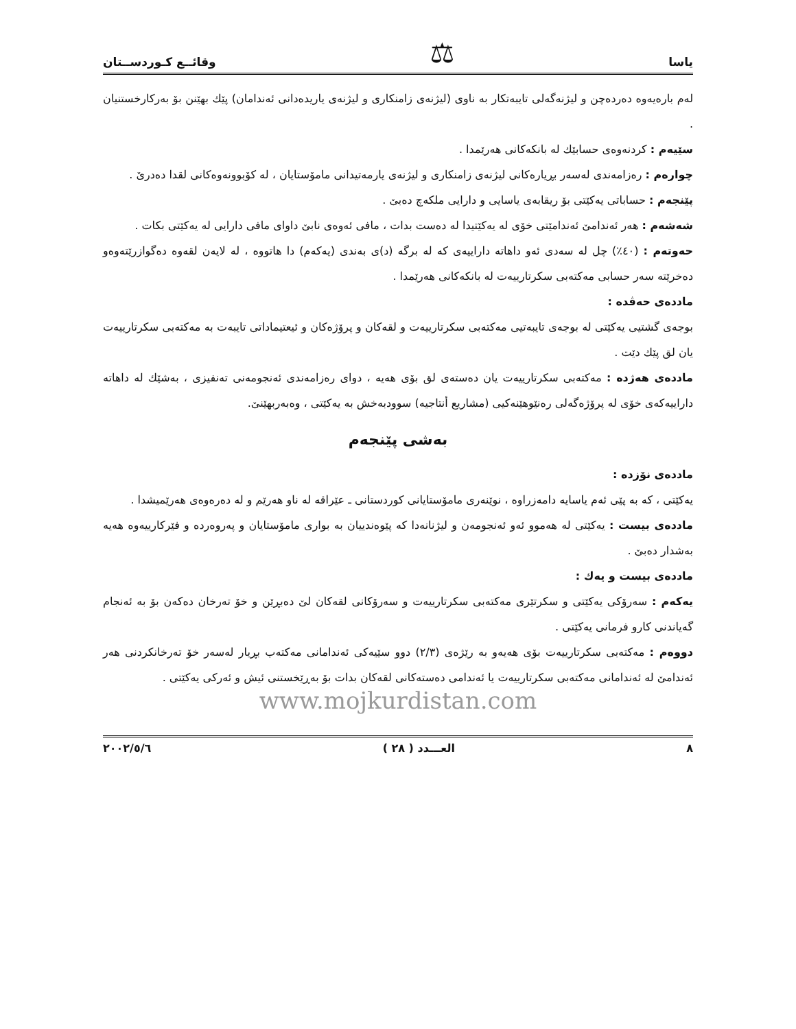یاسا ⚖ وقائــع كـوردســتان
لەم بارەیەوە دەردەچن و لیژنەگەلی تایبەتكار بە ناوی (لیژنەی زامنكاری و لیژنەی یاریدەدانی ئەندامان) پێك بهێنن بۆ بەركارخستنیان .
سێیەم : كردنەوەی حسابێك لە بانكەكانی هەرێمدا .
چوارەم : رەزامەندی لەسەر بڕیارەكانی لیژنەی زامنكاری و لیژنەی یارمەتیدانی مامۆستایان ، لە كۆبوونەوەكانی لقدا دەدرێ .
پێنجەم : حساباتی یەكێتی بۆ ریقابەی یاسایی و دارایی ملكەچ دەبێ .
شەشەم : هەر ئەندامێ ئەندامێتی خۆی لە یەكێتیدا لە دەست بدات ، مافی ئەوەی نابێ داوای مافی دارایی لە یەكێتی بكات .
حەوتەم : (٤٠٪) چل لە سەدی ئەو داهاتە داراییەی كە لە برگە (د)ی بەندی (یەكەم) دا هاتووە ، لە لایەن لقەوە دەگوازرێتەوەو دەخرێتە سەر حسابی مەكتەبی سكرتارییەت لە بانكەكانی هەرێمدا .
ماددەی حەڤدە :
بوجەی گشتیی یەكێتی لە بوجەی تایبەتیی مەكتەبی سكرتارییەت و لقەكان و پرۆژەكان و ئیعتیماداتی تایبەت بە مەكتەبی سكرتارییەت یان لق پێك دێت .
ماددەی هەژدە : مەكتەبی سكرتارییەت یان دەستەی لق بۆی هەیە ، دوای رەزامەندی ئەنجومەنی تەنفیزی ، بەشێك لە داهاتە داراییەكەی خۆی لە پرۆژەگەلی رەنێوهێنەكیی (مشاریع أنتاجیە) سوودبەخش بە یەكێتی ، وەبەربهێنێ.
بەشی پێنجەم
ماددەی نۆزدە :
یەكێتی ، كە بە پێی ئەم یاسایە دامەزراوە ، نوێنەری مامۆستایانی كوردستانی ـ عێراقە لە ناو هەرێم و لە دەرەوەی هەرێمیشدا .
ماددەی بیست : یەكێتی لە هەموو ئەو ئەنجومەن و لیژنانەدا كە پێوەندییان بە بواری مامۆستایان و پەروەردە و فێركارییەوە هەیە بەشدار دەبێ .
ماددەی بیست و یەك :
یەكەم : سەرۆكی یەكێتی و سكرتێری مەكتەبی سكرتارییەت و سەرۆكانی لقەكان لێ دەبڕێن و خۆ تەرخان دەكەن بۆ بە ئەنجام گەیاندنی كارو فرمانی یەكێتی .
دووەم : مەكتەبی سكرتارییەت بۆی هەیەو بە رێژەی (٢/٣) دوو سێیەكی ئەندامانی مەكتەب بڕیار لەسەر خۆ تەرخانكردنی هەر ئەندامێ لە ئەندامانی مەكتەبی سكرتارییەت یا ئەندامی دەستەكانی لقەكان بدات بۆ بەڕێخستنی ئیش و ئەركی یەكێتی .
www.mojkurdistan.com
٨ العـــدد ( ٢٨ ) ٢٠٠٢/٥/٦